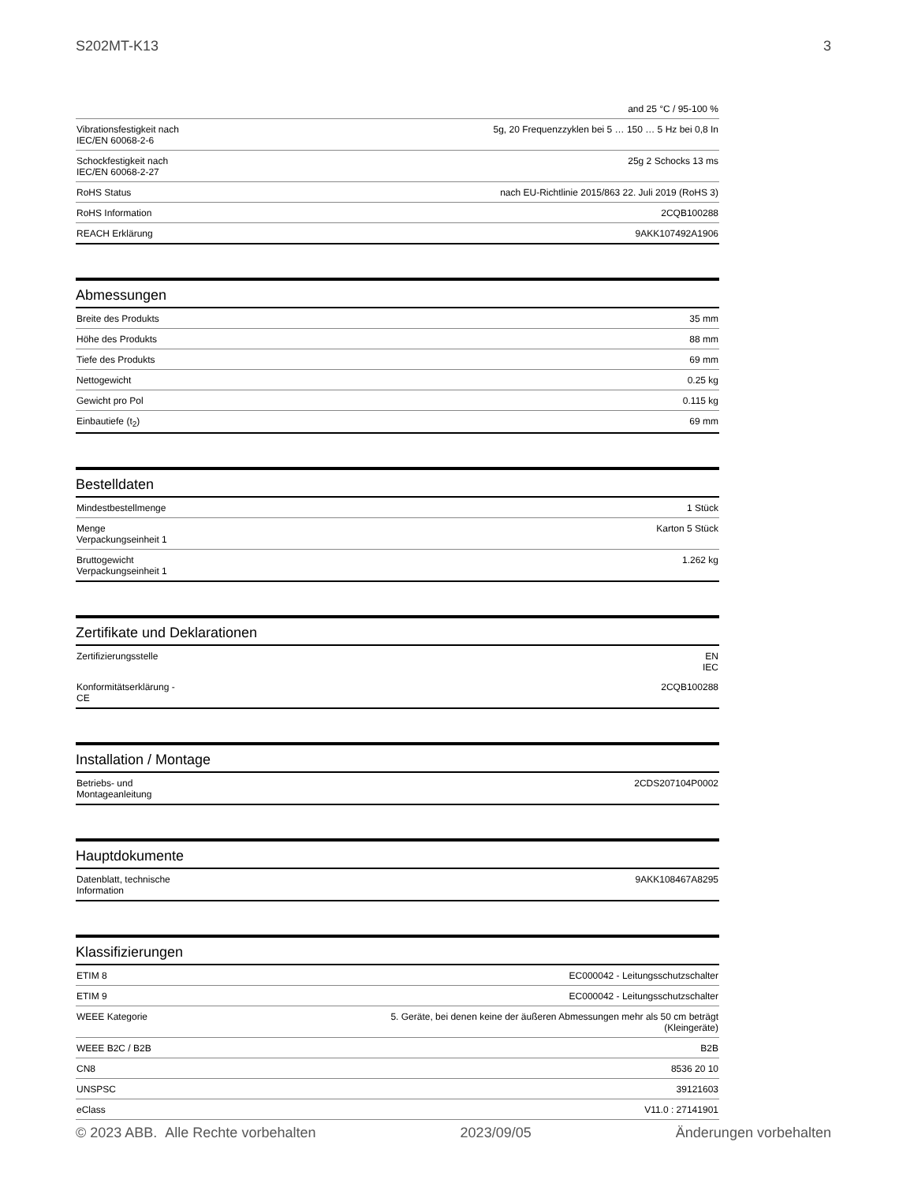S202MT-K13 3
| | and 25 °C / 95-100 % |
| Vibrationsfestigkeit nach IEC/EN 60068-2-6 | 5g, 20 Frequenzzyklen bei 5 … 150 … 5 Hz bei 0,8 In |
| Schockfestigkeit nach IEC/EN 60068-2-27 | 25g 2 Schocks 13 ms |
| RoHS Status | nach EU-Richtlinie 2015/863 22. Juli 2019 (RoHS 3) |
| RoHS Information | 2CQB100288 |
| REACH Erklärung | 9AKK107492A1906 |
Abmessungen
| Breite des Produkts | 35 mm |
| Höhe des Produkts | 88 mm |
| Tiefe des Produkts | 69 mm |
| Nettogewicht | 0.25 kg |
| Gewicht pro Pol | 0.115 kg |
| Einbautiefe (t<sub>2</sub>) | 69 mm |
Bestelldaten
| Mindestbestellmenge | 1 Stück |
| Menge Verpackungseinheit 1 | Karton 5 Stück |
| Bruttogewicht Verpackungseinheit 1 | 1.262 kg |
Zertifikate und Deklarationen
| Zertifizierungsstelle | EN IEC |
| Konformitätserklärung - CE | 2CQB100288 |
Installation / Montage
| Betriebs- und Montageanleitung | 2CDS207104P0002 |
Hauptdokumente
| Datenblatt, technische Information | 9AKK108467A8295 |
Klassifizierungen
| ETIM 8 | EC000042 - Leitungsschutzschalter |
| ETIM 9 | EC000042 - Leitungsschutzschalter |
| WEEE Kategorie | 5. Geräte, bei denen keine der äußeren Abmessungen mehr als 50 cm beträgt (Kleingeräte) |
| WEEE B2C / B2B | B2B |
| CN8 | 8536 20 10 |
| UNSPSC | 39121603 |
| eClass | V11.0 : 27141901 |
© 2023 ABB. Alle Rechte vorbehalten 2023/09/05 Änderungen vorbehalten